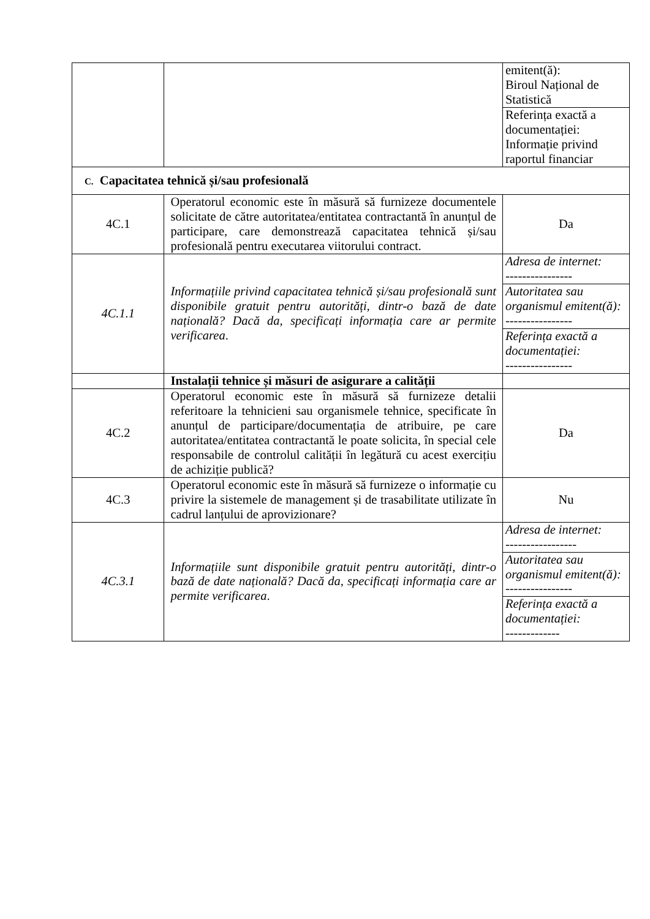| | | emitent(ă): Biroul Național de Statistică |
| | | Referința exactă a documentației: Informație privind raportul financiar |
| C. Capacitatea tehnică și/sau profesională | | |
| 4C.1 | Operatorul economic este în măsură să furnizeze documentele solicitate de către autoritatea/entitatea contractantă în anunțul de participare, care demonstrează capacitatea tehnică și/sau profesională pentru executarea viitorului contract. | Da |
| 4C.1.1 | Informațiile privind capacitatea tehnică și/sau profesională sunt disponibile gratuit pentru autorități, dintr-o bază de date națională? Dacă da, specificați informația care ar permite verificarea . | Adresa de internet: ---------------- |
| | | Autoritatea sau organismul emitent(ă): ---------------- |
| | | Referința exactă a documentației: ---------------- |
| | Instalații tehnice și măsuri de asigurare a calității | |
| 4C.2 | Operatorul economic este în măsură să furnizeze detalii referitoare la tehnicieni sau organismele tehnice, specificate în anunțul de participare/documentația de atribuire, pe care autoritatea/entitatea contractantă le poate solicita, în special cele responsabile de controlul calității în legătură cu acest exercițiu de achiziție publică? | Da |
| 4C.3 | Operatorul economic este în măsură să furnizeze o informație cu privire la sistemele de management și de trasabilitate utilizate în cadrul lanțului de aprovizionare? | Nu |
| 4C.3.1 | Informațiile sunt disponibile gratuit pentru autorități, dintr-o bază de date națională? Dacă da, specificați informația care ar permite verificarea . | Adresa de internet: ----------------- |
| | | Autoritatea sau organismul emitent(ă): ---------------- |
| | | Referința exactă a documentației: ------------- |